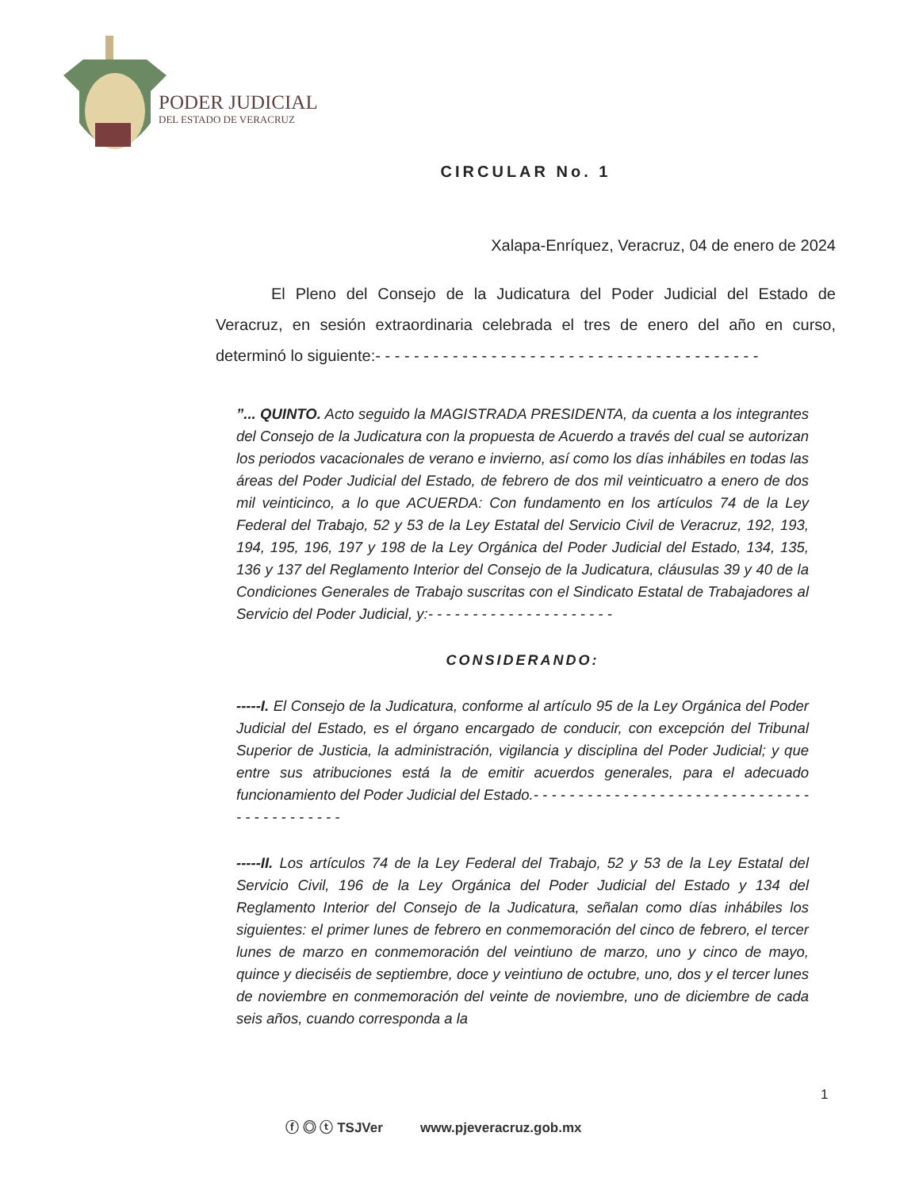PODER JUDICIAL
DEL ESTADO DE VERACRUZ
CIRCULAR No. 1
Xalapa-Enríquez, Veracruz, 04 de enero de 2024
El Pleno del Consejo de la Judicatura del Poder Judicial del Estado de Veracruz, en sesión extraordinaria celebrada el tres de enero del año en curso, determinó lo siguiente:- - - - - - - - - - - - - - - - - - - - - - - - - - - - - - - - - - - - - - - -
”... QUINTO. Acto seguido la MAGISTRADA PRESIDENTA, da cuenta a los integrantes del Consejo de la Judicatura con la propuesta de Acuerdo a través del cual se autorizan los periodos vacacionales de verano e invierno, así como los días inhábiles en todas las áreas del Poder Judicial del Estado, de febrero de dos mil veinticuatro a enero de dos mil veinticinco, a lo que ACUERDA: Con fundamento en los artículos 74 de la Ley Federal del Trabajo, 52 y 53 de la Ley Estatal del Servicio Civil de Veracruz, 192, 193, 194, 195, 196, 197 y 198 de la Ley Orgánica del Poder Judicial del Estado, 134, 135, 136 y 137 del Reglamento Interior del Consejo de la Judicatura, cláusulas 39 y 40 de la Condiciones Generales de Trabajo suscritas con el Sindicato Estatal de Trabajadores al Servicio del Poder Judicial, y:- - - - - - - - - - - - - - - - - - - - -
CONSIDERANDO:
-----I. El Consejo de la Judicatura, conforme al artículo 95 de la Ley Orgánica del Poder Judicial del Estado, es el órgano encargado de conducir, con excepción del Tribunal Superior de Justicia, la administración, vigilancia y disciplina del Poder Judicial; y que entre sus atribuciones está la de emitir acuerdos generales, para el adecuado funcionamiento del Poder Judicial del Estado.- - - - - - - - - - - - - - - - - - - - - - - - - - - - - - - - - - - - - - - - - - -
-----II. Los artículos 74 de la Ley Federal del Trabajo, 52 y 53 de la Ley Estatal del Servicio Civil, 196 de la Ley Orgánica del Poder Judicial del Estado y 134 del Reglamento Interior del Consejo de la Judicatura, señalan como días inhábiles los siguientes: el primer lunes de febrero en conmemoración del cinco de febrero, el tercer lunes de marzo en conmemoración del veintiuno de marzo, uno y cinco de mayo, quince y dieciséis de septiembre, doce y veintiuno de octubre, uno, dos y el tercer lunes de noviembre en conmemoración del veinte de noviembre, uno de diciembre de cada seis años, cuando corresponda a la
1
ⓕ ◎ ⓣ TSJVer www.pjeveracruz.gob.mx